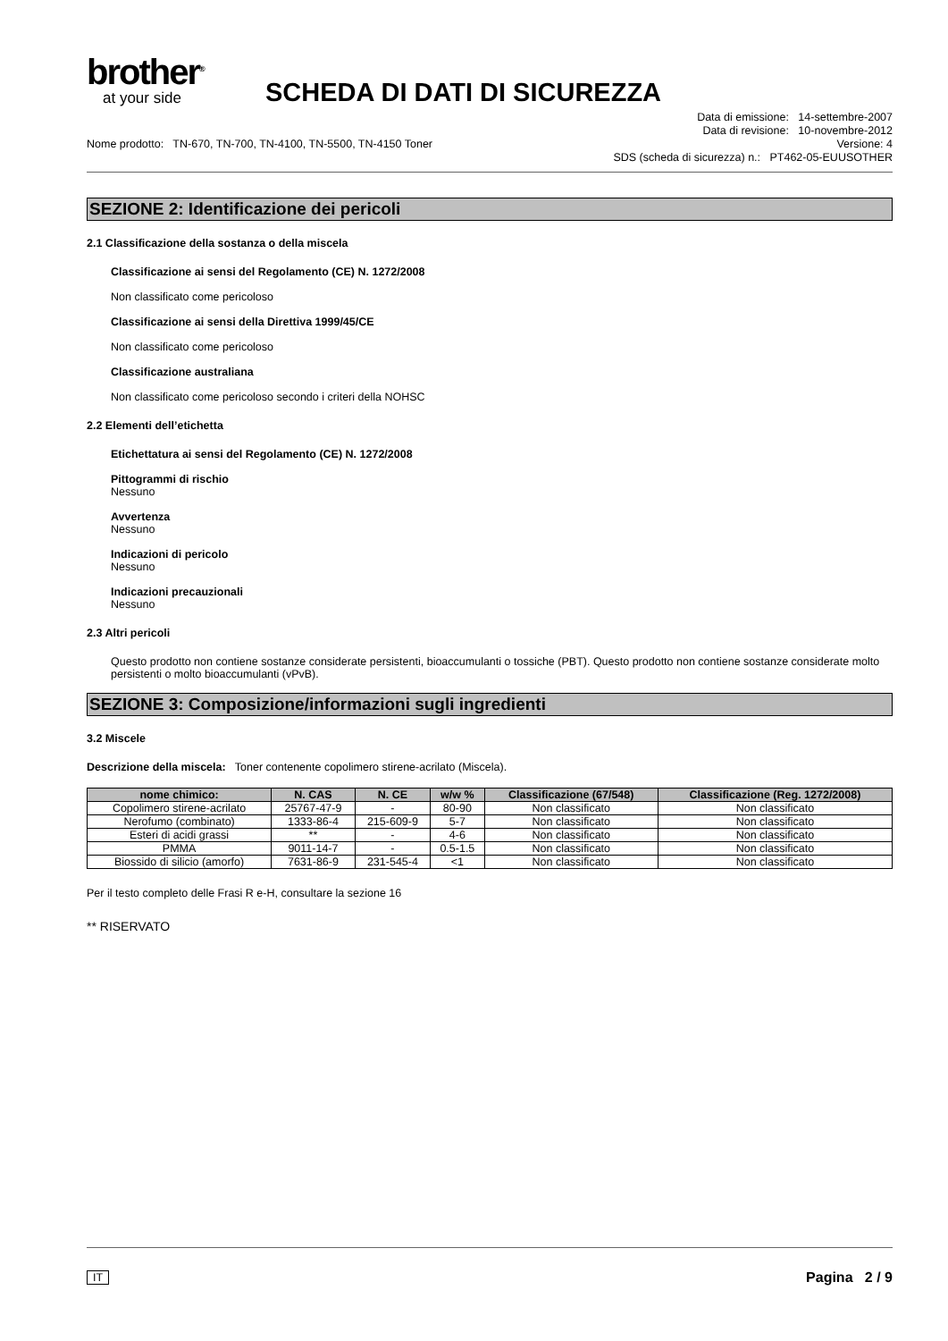brother<sup>®</sup>
at your side
SCHEDA DI DATI DI SICUREZZA
Nome prodotto: TN-670, TN-700, TN-4100, TN-5500, TN-4150 Toner
Data di emissione: 14-settembre-2007
Data di revisione: 10-novembre-2012
Versione: 4
SDS (scheda di sicurezza) n.: PT462-05-EUUSOTHER
SEZIONE 2: Identificazione dei pericoli
2.1 Classificazione della sostanza o della miscela
Classificazione ai sensi del Regolamento (CE) N. 1272/2008
Non classificato come pericoloso
Classificazione ai sensi della Direttiva 1999/45/CE
Non classificato come pericoloso
Classificazione australiana
Non classificato come pericoloso secondo i criteri della NOHSC
2.2 Elementi dell’etichetta
Etichettatura ai sensi del Regolamento (CE) N. 1272/2008
Pittogrammi di rischio
Nessuno
Avvertenza
Nessuno
Indicazioni di pericolo
Nessuno
Indicazioni precauzionali
Nessuno
2.3 Altri pericoli
Questo prodotto non contiene sostanze considerate persistenti, bioaccumulanti o tossiche (PBT). Questo prodotto non contiene sostanze considerate molto persistenti o molto bioaccumulanti (vPvB).
SEZIONE 3: Composizione/informazioni sugli ingredienti
3.2 Miscele
Descrizione della miscela: Toner contenente copolimero stirene-acrilato (Miscela).
| nome chimico: | N. CAS | N. CE | w/w % | Classificazione (67/548) | Classificazione (Reg. 1272/2008) |
| --- | --- | --- | --- | --- | --- |
| Copolimero stirene-acrilato | 25767-47-9 | - | 80-90 | Non classificato | Non classificato |
| Nerofumo (combinato) | 1333-86-4 | 215-609-9 | 5-7 | Non classificato | Non classificato |
| Esteri di acidi grassi | ** | - | 4-6 | Non classificato | Non classificato |
| PMMA | 9011-14-7 | - | 0.5-1.5 | Non classificato | Non classificato |
| Biossido di silicio (amorfo) | 7631-86-9 | 231-545-4 | <1 | Non classificato | Non classificato |
Per il testo completo delle Frasi R e-H, consultare la sezione 16
** RISERVATO
IT Pagina 2 / 9